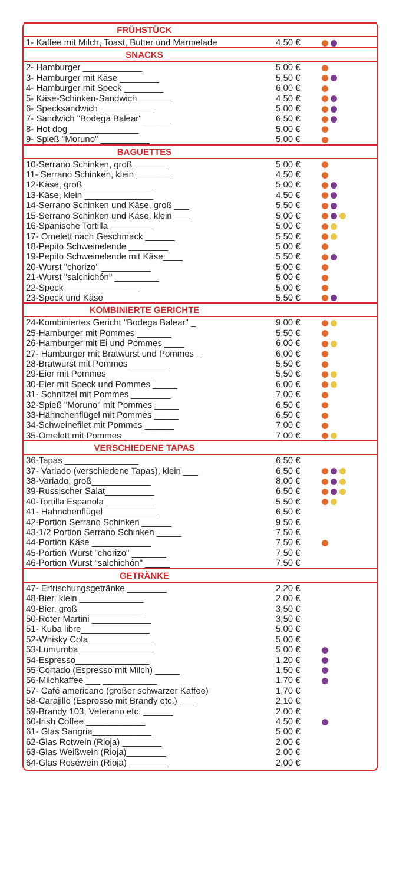| FRÜHSTÜCK | | |
| --- | --- | --- |
| 1- Kaffee mit Milch, Toast, Butter und Marmelade | 4,50 € | |
| SNACKS | | |
| 2- Hamburger ____________ | 5,00 € | |
| 3- Hamburger mit Käse ________ | 5,50 € | |
| 4- Hamburger mit Speck ________ | 6,00 € | |
| 5- Käse-Schinken-Sandwich_______ | 4,50 € | |
| 6- Specksandwich ___________ | 5,00 € | |
| 7- Sandwich "Bodega Balear"______ | 6,50 € | |
| 8- Hot dog ______________ | 5,00 € | |
| 9- Spieß "Moruno" __________ | 5,00 € | |
| BAGUETTES | | |
| 10-Serrano Schinken, groß _______ | 5,00 € | |
| 11- Serrano Schinken, klein _______ | 4,50 € | |
| 12-Käse, groß ______________ | 5,00 € | |
| 13-Käse, klein ______________ | 4,50 € | |
| 14-Serrano Schinken und Käse, groß ___ | 5,50 € | |
| 15-Serrano Schinken und Käse, klein ___ | 5,00 € | |
| 16-Spanische Tortilla _________ | 5,00 € | |
| 17- Omelett nach Geschmack ______ | 5,50 € | |
| 18-Pepito Schweinelende ________ | 5,00 € | |
| 19-Pepito Schweinelende mit Käse____ | 5,50 € | |
| 20-Wurst "chorizo" __________ | 5,00 € | |
| 21-Wurst "salchichón" _________ | 5,00 € | |
| 22-Speck _______________ | 5,00 € | |
| 23-Speck und Käse __________ | 5,50 € | |
| KOMBINIERTE GERICHTE | | |
| 24-Kombiniertes Gericht "Bodega Balear" _ | 9,00 € | |
| 25-Hamburger mit Pommes _______ | 5,50 € | |
| 26-Hamburger mit Ei und Pommes ____ | 6,00 € | |
| 27- Hamburger mit Bratwurst und Pommes _ | 6,00 € | |
| 28-Bratwurst mit Pommes________ | 5,50 € | |
| 29-Eier mit Pommes__________ | 5,50 € | |
| 30-Eier mit Speck und Pommes _____ | 6,00 € | |
| 31- Schnitzel mit Pommes ________ | 7,00 € | |
| 32-Spieß "Moruno" mit Pommes _____ | 6,50 € | |
| 33-Hähnchenflügel mit Pommes _____ | 6,50 € | |
| 34-Schweinefilet mit Pommes ______ | 7,00 € | |
| 35-Omelett mit Pommes ________ | 7,00 € | |
| VERSCHIEDENE TAPAS | | |
| 36-Tapas _______________ | 6,50 € | |
| 37- Variado (verschiedene Tapas), klein ___ | 6,50 € | |
| 38-Variado, groß____________ | 8,00 € | |
| 39-Russischer Salat__________ | 6,50 € | |
| 40-Tortilla Espanola __________ | 5,50 € | |
| 41- Hähnchenflügel___________ | 6,50 € | |
| 42-Portion Serrano Schinken ______ | 9,50 € | |
| 43-1/2 Portion Serrano Schinken _____ | 7,50 € | |
| 44-Portion Käse ____________ | 7,50 € | |
| 45-Portion Wurst "chorizo" _______ | 7,50 € | |
| 46-Portion Wurst "salchichón" _____ | 7,50 € | |
| GETRÄNKE | | |
| 47- Erfrischungsgetränke ________ | 2,20 € | |
| 48-Bier, klein _____________ | 2,00 € | |
| 49-Bier, groß _____________ | 3,50 € | |
| 50-Roter Martini ____________ | 3,50 € | |
| 51- Kuba libre______________ | 5,00 € | |
| 52-Whisky Cola_____________ | 5,00 € | |
| 53-Lumumba_______________ | 5,00 € | |
| 54-Espresso_______________ | 1,20 € | |
| 55-Cortado (Espresso mit Milch) _____ | 1,50 € | |
| 56-Milchkaffee ___ ___________ | 1,70 € | |
| 57- Café americano (großer schwarzer Kaffee) | 1,70 € | |
| 58-Carajillo (Espresso mit Brandy etc.) ___ | 2,10 € | |
| 59-Brandy 103, Veterano etc. ______ | 2,00 € | |
| 60-Irish Coffee ____________ | 4,50 € | |
| 61- Glas Sangria____________ | 5,00 € | |
| 62-Glas Rotwein (Rioja) ________ | 2,00 € | |
| 63-Glas Weißwein (Rioja)________ | 2,00 € | |
| 64-Glas Roséwein (Rioja) ________ | 2,00 € | |